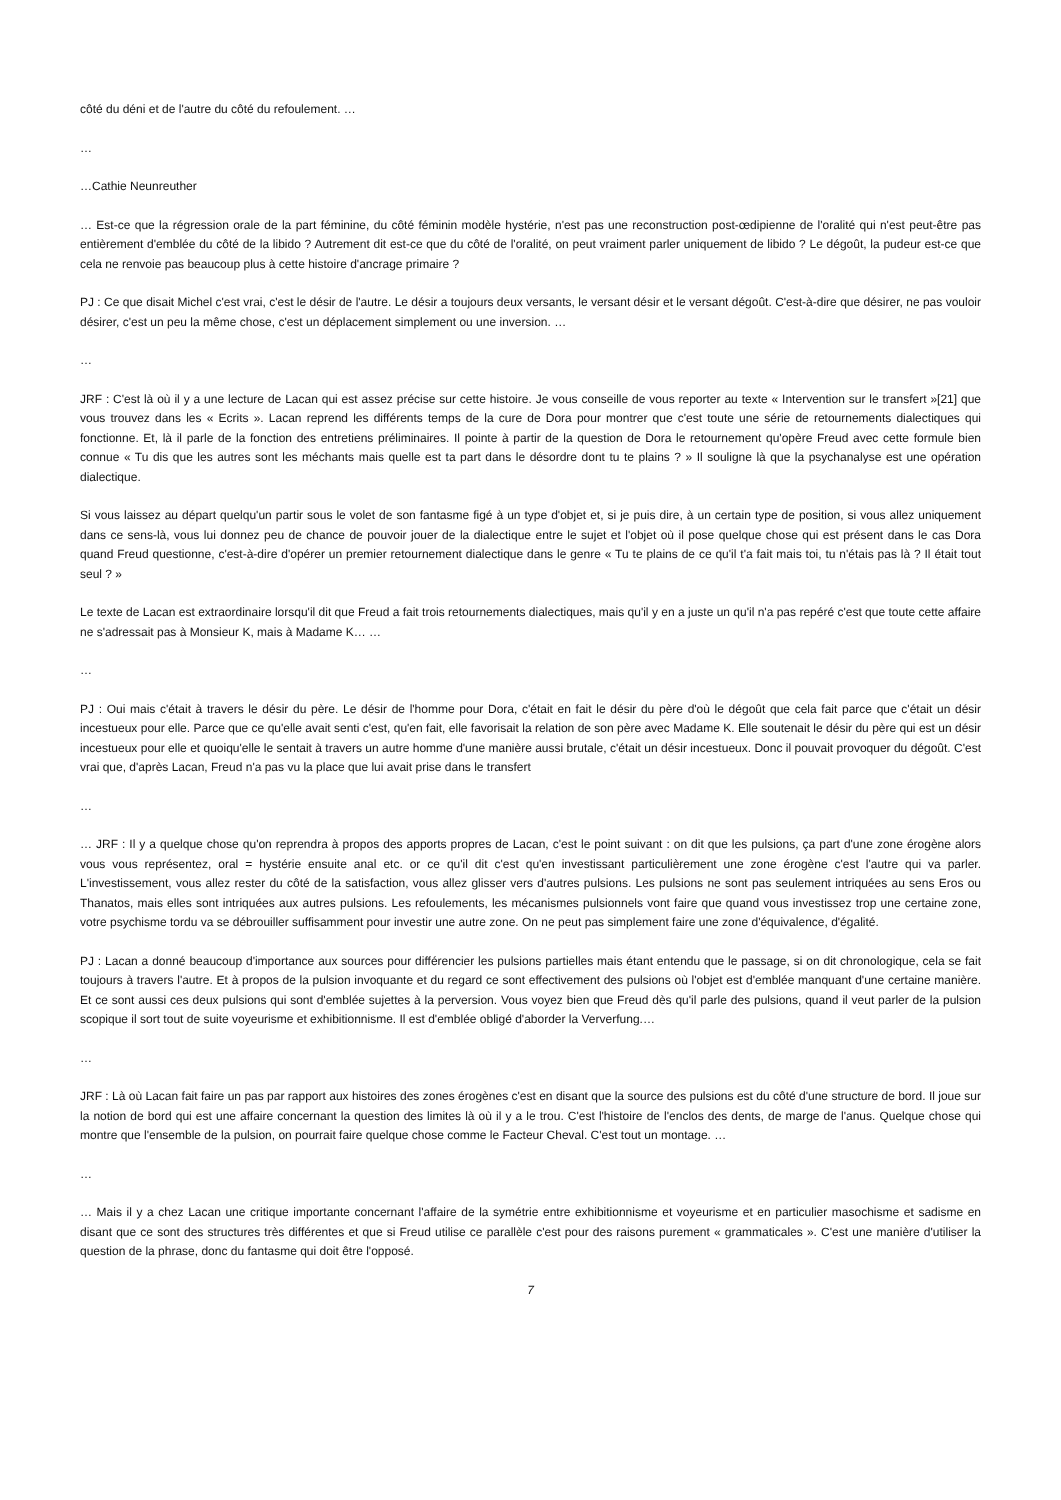côté du déni et de l'autre du côté du refoulement. …
…
…Cathie Neunreuther
… Est-ce que la régression orale de la part féminine, du côté féminin modèle hystérie, n'est pas une reconstruction post-œdipienne de l'oralité qui n'est peut-être pas entièrement d'emblée du côté de la libido ? Autrement dit est-ce que du côté de l'oralité, on peut vraiment parler uniquement de libido ? Le dégoût, la pudeur est-ce que cela ne renvoie pas beaucoup plus à cette histoire d'ancrage primaire ?
PJ : Ce que disait Michel c'est vrai, c'est le désir de l'autre. Le désir a toujours deux versants, le versant désir et le versant dégoût. C'est-à-dire que désirer, ne pas vouloir désirer, c'est un peu la même chose, c'est un déplacement simplement ou une inversion. …
…
JRF : C'est là où il y a une lecture de Lacan qui est assez précise sur cette histoire. Je vous conseille de vous reporter au texte « Intervention sur le transfert »[21] que vous trouvez dans les « Ecrits ». Lacan reprend les différents temps de la cure de Dora pour montrer que c'est toute une série de retournements dialectiques qui fonctionne. Et, là il parle de la fonction des entretiens préliminaires. Il pointe à partir de la question de Dora le retournement qu'opère Freud avec cette formule bien connue « Tu dis que les autres sont les méchants mais quelle est ta part dans le désordre dont tu te plains ? » Il souligne là que la psychanalyse est une opération dialectique.
Si vous laissez au départ quelqu'un partir sous le volet de son fantasme figé à un type d'objet et, si je puis dire, à un certain type de position, si vous allez uniquement dans ce sens-là, vous lui donnez peu de chance de pouvoir jouer de la dialectique entre le sujet et l'objet où il pose quelque chose qui est présent dans le cas Dora quand Freud questionne, c'est-à-dire d'opérer un premier retournement dialectique dans le genre « Tu te plains de ce qu'il t'a fait mais toi, tu n'étais pas là ? Il était tout seul ? »
Le texte de Lacan est extraordinaire lorsqu'il dit que Freud a fait trois retournements dialectiques, mais qu'il y en a juste un qu'il n'a pas repéré c'est que toute cette affaire ne s'adressait pas à Monsieur K, mais à Madame K… …
…
PJ : Oui mais c'était à travers le désir du père. Le désir de l'homme pour Dora, c'était en fait le désir du père d'où le dégoût que cela fait parce que c'était un désir incestueux pour elle. Parce que ce qu'elle avait senti c'est, qu'en fait, elle favorisait la relation de son père avec Madame K. Elle soutenait le désir du père qui est un désir incestueux pour elle et quoiqu'elle le sentait à travers un autre homme d'une manière aussi brutale, c'était un désir incestueux. Donc il pouvait provoquer du dégoût. C'est vrai que, d'après Lacan, Freud n'a pas vu la place que lui avait prise dans le transfert
…
… JRF : Il y a quelque chose qu'on reprendra à propos des apports propres de Lacan, c'est le point suivant : on dit que les pulsions, ça part d'une zone érogène alors vous vous représentez, oral = hystérie ensuite anal etc. or ce qu'il dit c'est qu'en investissant particulièrement une zone érogène c'est l'autre qui va parler. L'investissement, vous allez rester du côté de la satisfaction, vous allez glisser vers d'autres pulsions. Les pulsions ne sont pas seulement intriquées au sens Eros ou Thanatos, mais elles sont intriquées aux autres pulsions. Les refoulements, les mécanismes pulsionnels vont faire que quand vous investissez trop une certaine zone, votre psychisme tordu va se débrouiller suffisamment pour investir une autre zone. On ne peut pas simplement faire une zone d'équivalence, d'égalité.
PJ : Lacan a donné beaucoup d'importance aux sources pour différencier les pulsions partielles mais étant entendu que le passage, si on dit chronologique, cela se fait toujours à travers l'autre. Et à propos de la pulsion invoquante et du regard ce sont effectivement des pulsions où l'objet est d'emblée manquant d'une certaine manière. Et ce sont aussi ces deux pulsions qui sont d'emblée sujettes à la perversion. Vous voyez bien que Freud dès qu'il parle des pulsions, quand il veut parler de la pulsion scopique il sort tout de suite voyeurisme et exhibitionnisme. Il est d'emblée obligé d'aborder la Ververfung.…
…
JRF : Là où Lacan fait faire un pas par rapport aux histoires des zones érogènes c'est en disant que la source des pulsions est du côté d'une structure de bord. Il joue sur la notion de bord qui est une affaire concernant la question des limites là où il y a le trou. C'est l'histoire de l'enclos des dents, de marge de l'anus. Quelque chose qui montre que l'ensemble de la pulsion, on pourrait faire quelque chose comme le Facteur Cheval. C'est tout un montage. …
…
… Mais il y a chez Lacan une critique importante concernant l'affaire de la symétrie entre exhibitionnisme et voyeurisme et en particulier masochisme et sadisme en disant que ce sont des structures très différentes et que si Freud utilise ce parallèle c'est pour des raisons purement « grammaticales ». C'est une manière d'utiliser la question de la phrase, donc du fantasme qui doit être l'opposé.
7